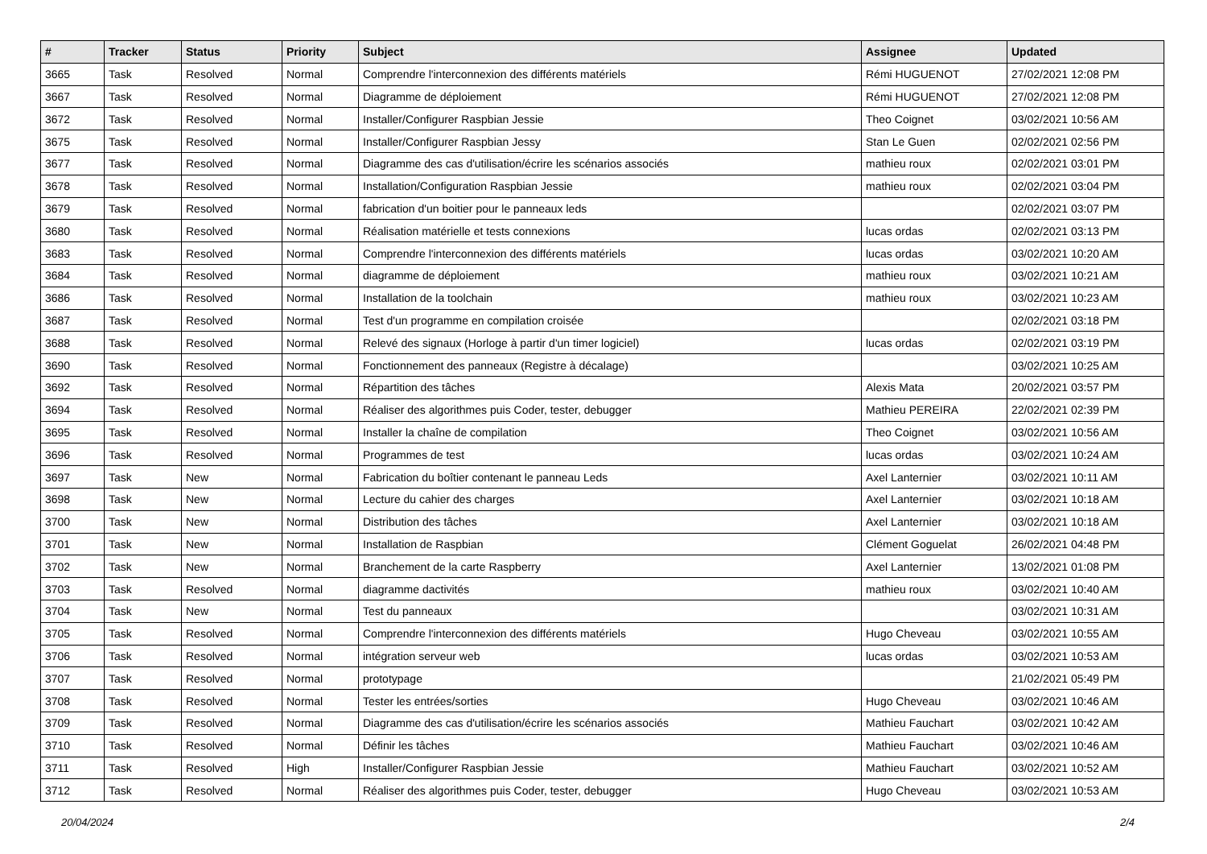| # | Tracker | Status | Priority | Subject | Assignee | Updated |
| --- | --- | --- | --- | --- | --- | --- |
| 3665 | Task | Resolved | Normal | Comprendre l'interconnexion des différents matériels | Rémi HUGUENOT | 27/02/2021 12:08 PM |
| 3667 | Task | Resolved | Normal | Diagramme de déploiement | Rémi HUGUENOT | 27/02/2021 12:08 PM |
| 3672 | Task | Resolved | Normal | Installer/Configurer Raspbian Jessie | Theo Coignet | 03/02/2021 10:56 AM |
| 3675 | Task | Resolved | Normal | Installer/Configurer Raspbian Jessy | Stan Le Guen | 02/02/2021 02:56 PM |
| 3677 | Task | Resolved | Normal | Diagramme des cas d'utilisation/écrire les scénarios associés | mathieu roux | 02/02/2021 03:01 PM |
| 3678 | Task | Resolved | Normal | Installation/Configuration Raspbian Jessie | mathieu roux | 02/02/2021 03:04 PM |
| 3679 | Task | Resolved | Normal | fabrication d'un boitier pour le panneaux leds | | 02/02/2021 03:07 PM |
| 3680 | Task | Resolved | Normal | Réalisation matérielle et tests connexions | lucas ordas | 02/02/2021 03:13 PM |
| 3683 | Task | Resolved | Normal | Comprendre l'interconnexion des différents matériels | lucas ordas | 03/02/2021 10:20 AM |
| 3684 | Task | Resolved | Normal | diagramme de déploiement | mathieu roux | 03/02/2021 10:21 AM |
| 3686 | Task | Resolved | Normal | Installation de la toolchain | mathieu roux | 03/02/2021 10:23 AM |
| 3687 | Task | Resolved | Normal | Test d'un programme en compilation croisée | | 02/02/2021 03:18 PM |
| 3688 | Task | Resolved | Normal | Relevé des signaux (Horloge à partir d'un timer logiciel) | lucas ordas | 02/02/2021 03:19 PM |
| 3690 | Task | Resolved | Normal | Fonctionnement des panneaux (Registre à décalage) | | 03/02/2021 10:25 AM |
| 3692 | Task | Resolved | Normal | Répartition des tâches | Alexis Mata | 20/02/2021 03:57 PM |
| 3694 | Task | Resolved | Normal | Réaliser des algorithmes puis Coder, tester, debugger | Mathieu PEREIRA | 22/02/2021 02:39 PM |
| 3695 | Task | Resolved | Normal | Installer la chaîne de compilation | Theo Coignet | 03/02/2021 10:56 AM |
| 3696 | Task | Resolved | Normal | Programmes de test | lucas ordas | 03/02/2021 10:24 AM |
| 3697 | Task | New | Normal | Fabrication du boîtier contenant le panneau Leds | Axel Lanternier | 03/02/2021 10:11 AM |
| 3698 | Task | New | Normal | Lecture du cahier des charges | Axel Lanternier | 03/02/2021 10:18 AM |
| 3700 | Task | New | Normal | Distribution des tâches | Axel Lanternier | 03/02/2021 10:18 AM |
| 3701 | Task | New | Normal | Installation de Raspbian | Clément Goguelat | 26/02/2021 04:48 PM |
| 3702 | Task | New | Normal | Branchement de la carte Raspberry | Axel Lanternier | 13/02/2021 01:08 PM |
| 3703 | Task | Resolved | Normal | diagramme dactivités | mathieu roux | 03/02/2021 10:40 AM |
| 3704 | Task | New | Normal | Test du panneaux | | 03/02/2021 10:31 AM |
| 3705 | Task | Resolved | Normal | Comprendre l'interconnexion des différents matériels | Hugo Cheveau | 03/02/2021 10:55 AM |
| 3706 | Task | Resolved | Normal | intégration serveur web | lucas ordas | 03/02/2021 10:53 AM |
| 3707 | Task | Resolved | Normal | prototypage | | 21/02/2021 05:49 PM |
| 3708 | Task | Resolved | Normal | Tester les entrées/sorties | Hugo Cheveau | 03/02/2021 10:46 AM |
| 3709 | Task | Resolved | Normal | Diagramme des cas d'utilisation/écrire les scénarios associés | Mathieu Fauchart | 03/02/2021 10:42 AM |
| 3710 | Task | Resolved | Normal | Définir les tâches | Mathieu Fauchart | 03/02/2021 10:46 AM |
| 3711 | Task | Resolved | High | Installer/Configurer Raspbian Jessie | Mathieu Fauchart | 03/02/2021 10:52 AM |
| 3712 | Task | Resolved | Normal | Réaliser des algorithmes puis Coder, tester, debugger | Hugo Cheveau | 03/02/2021 10:53 AM |
20/04/2024 2/4